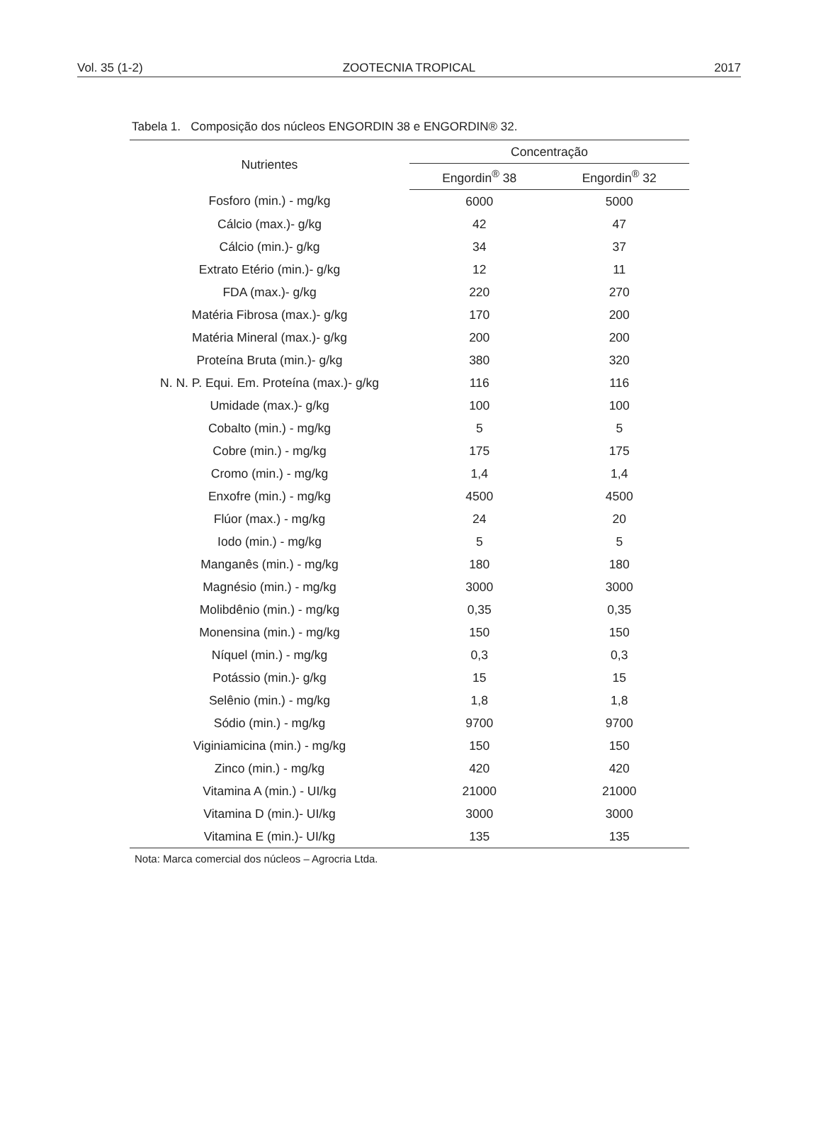Vol. 35 (1-2) ZOOTECNIA TROPICAL 2017
Tabela 1. Composição dos núcleos ENGORDIN 38 e ENGORDIN® 32.
| Nutrientes | Concentração | |
| --- | --- | --- |
| | Engordin<sup>®</sup> 38 | Engordin<sup>®</sup> 32 |
| Fosforo (min.) - mg/kg | 6000 | 5000 |
| Cálcio (max.)- g/kg | 42 | 47 |
| Cálcio (min.)- g/kg | 34 | 37 |
| Extrato Etério (min.)- g/kg | 12 | 11 |
| FDA (max.)- g/kg | 220 | 270 |
| Matéria Fibrosa (max.)- g/kg | 170 | 200 |
| Matéria Mineral (max.)- g/kg | 200 | 200 |
| Proteína Bruta (min.)- g/kg | 380 | 320 |
| N. N. P. Equi. Em. Proteína (max.)- g/kg | 116 | 116 |
| Umidade (max.)- g/kg | 100 | 100 |
| Cobalto (min.) - mg/kg | 5 | 5 |
| Cobre (min.) - mg/kg | 175 | 175 |
| Cromo (min.) - mg/kg | 1,4 | 1,4 |
| Enxofre (min.) - mg/kg | 4500 | 4500 |
| Flúor (max.) - mg/kg | 24 | 20 |
| Iodo (min.) - mg/kg | 5 | 5 |
| Manganês (min.) - mg/kg | 180 | 180 |
| Magnésio (min.) - mg/kg | 3000 | 3000 |
| Molibdênio (min.) - mg/kg | 0,35 | 0,35 |
| Monensina (min.) - mg/kg | 150 | 150 |
| Níquel (min.) - mg/kg | 0,3 | 0,3 |
| Potássio (min.)- g/kg | 15 | 15 |
| Selênio (min.) - mg/kg | 1,8 | 1,8 |
| Sódio (min.) - mg/kg | 9700 | 9700 |
| Viginiamicina (min.) - mg/kg | 150 | 150 |
| Zinco (min.) - mg/kg | 420 | 420 |
| Vitamina A (min.) - UI/kg | 21000 | 21000 |
| Vitamina D (min.)- UI/kg | 3000 | 3000 |
| Vitamina E (min.)- UI/kg | 135 | 135 |
Nota: Marca comercial dos núcleos – Agrocria Ltda.